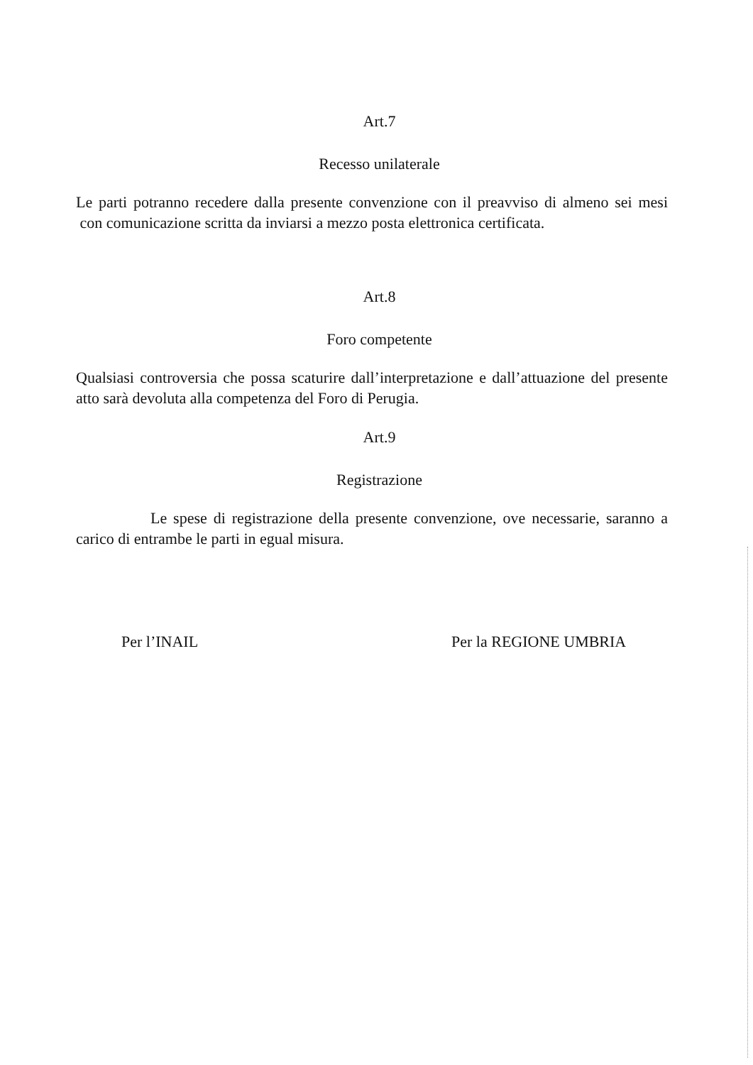Art.7
Recesso unilaterale
Le parti potranno recedere dalla presente convenzione con il preavviso di almeno sei mesi con comunicazione scritta da inviarsi a mezzo posta elettronica certificata.
Art.8
Foro competente
Qualsiasi controversia che possa scaturire dall’interpretazione e dall’attuazione del presente atto sarà devoluta alla competenza del Foro di Perugia.
Art.9
Registrazione
Le spese di registrazione della presente convenzione, ove necessarie, saranno a carico di entrambe le parti in egual misura.
Per l’INAIL Per la REGIONE UMBRIA